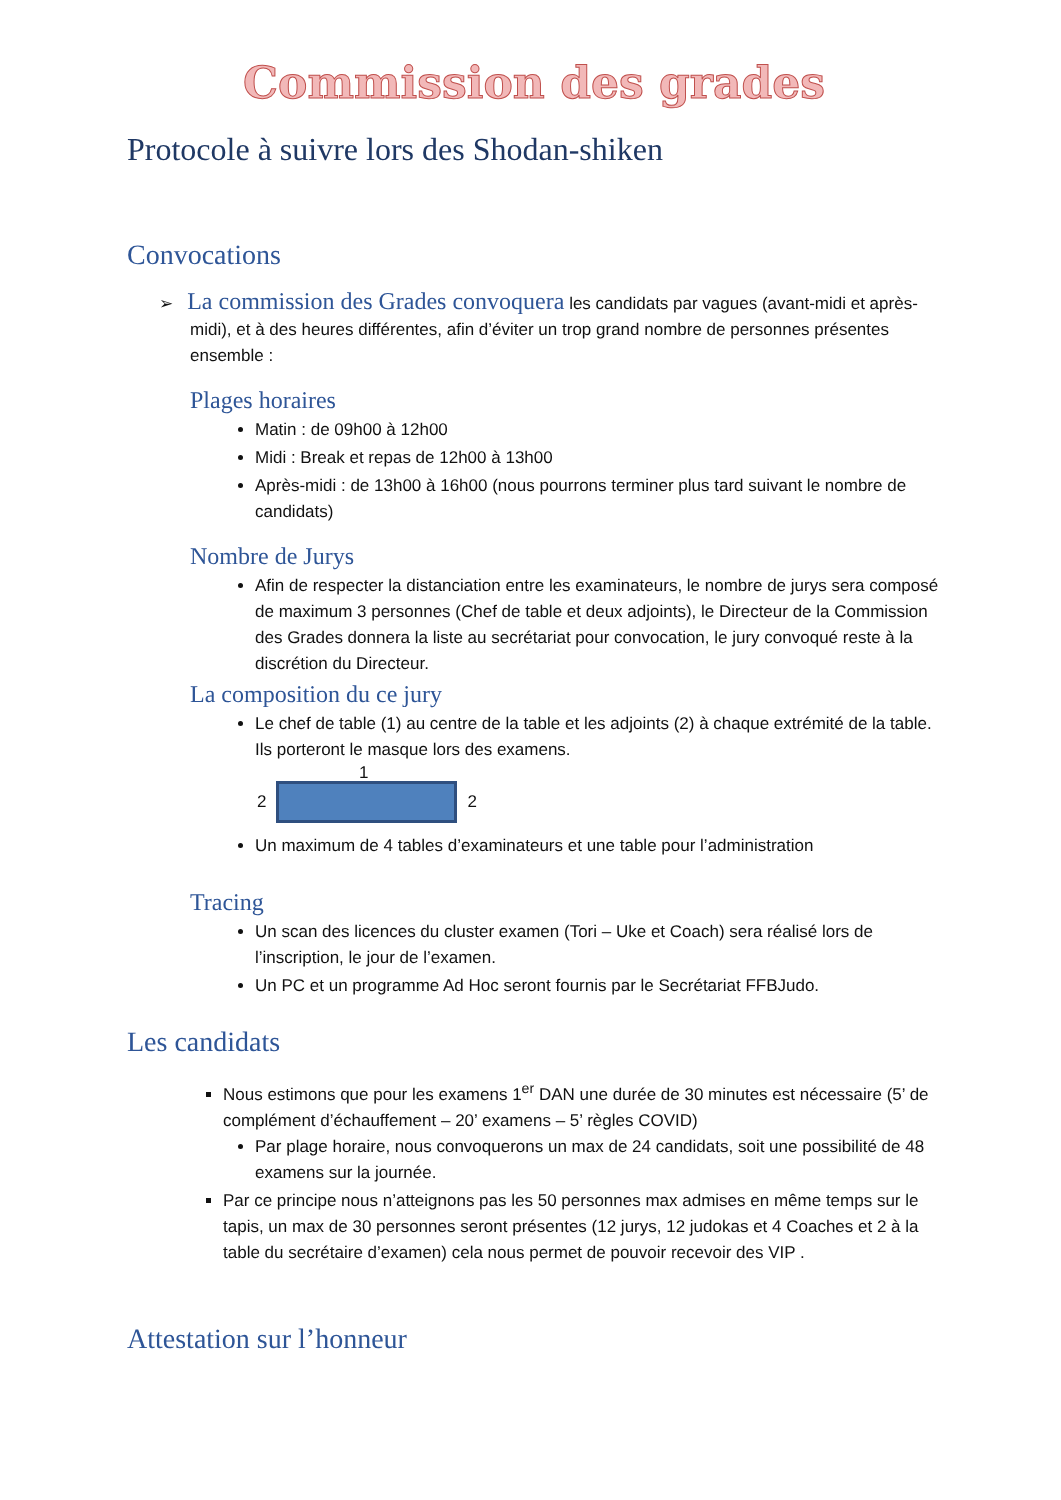Commission des grades
Protocole à suivre lors des Shodan-shiken
Convocations
➢ La commission des Grades convoquera les candidats par vagues (avant-midi et après-midi), et à des heures différentes, afin d’éviter un trop grand nombre de personnes présentes ensemble :
Plages horaires
Matin : de 09h00 à 12h00
Midi : Break et repas de 12h00 à 13h00
Après-midi : de 13h00 à 16h00 (nous pourrons terminer plus tard suivant le nombre de candidats)
Nombre de Jurys
Afin de respecter la distanciation entre les examinateurs, le nombre de jurys sera composé de maximum 3 personnes (Chef de table et deux adjoints), le Directeur de la Commission des Grades donnera la liste au secrétariat pour convocation, le jury convoqué reste à la discrétion du Directeur.
La composition du ce jury
Le chef de table (1) au centre de la table et les adjoints (2) à chaque extrémité de la table. Ils porteront le masque lors des examens.
1
2 2
Un maximum de 4 tables d’examinateurs et une table pour l’administration
Tracing
Un scan des licences du cluster examen (Tori – Uke et Coach) sera réalisé lors de l’inscription, le jour de l’examen.
Un PC et un programme Ad Hoc seront fournis par le Secrétariat FFBJudo.
Les candidats
Nous estimons que pour les examens 1<sup>er</sup> DAN une durée de 30 minutes est nécessaire (5’ de complément d’échauffement – 20’ examens – 5’ règles COVID)
Par plage horaire, nous convoquerons un max de 24 candidats, soit une possibilité de 48 examens sur la journée.
Par ce principe nous n’atteignons pas les 50 personnes max admises en même temps sur le tapis, un max de 30 personnes seront présentes (12 jurys, 12 judokas et 4 Coaches et 2 à la table du secrétaire d’examen) cela nous permet de pouvoir recevoir des VIP .
Attestation sur l’honneur